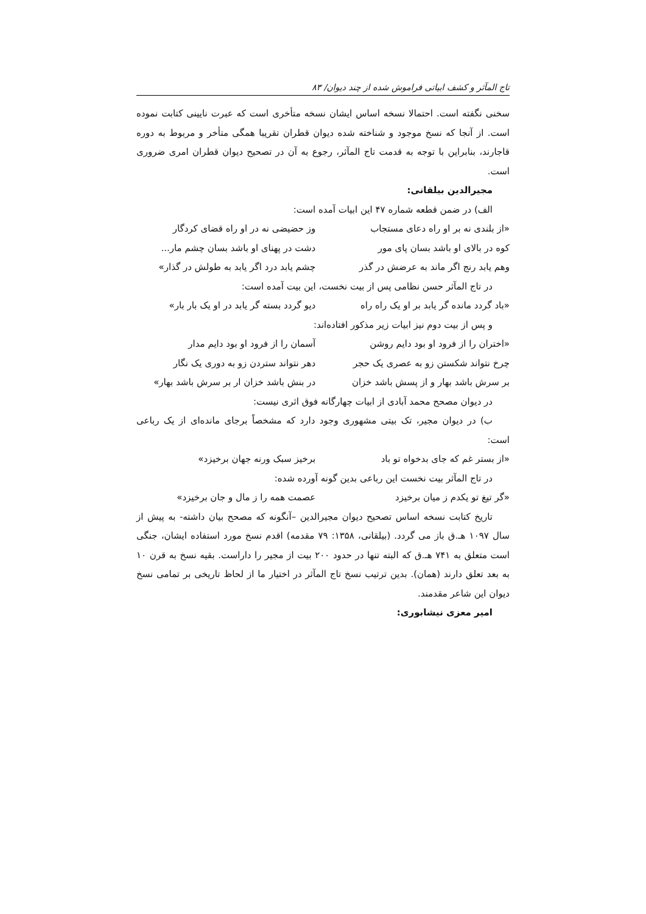تاج المآثر و کشف ابیاتی فراموش شده از چند دیوان/ ۸۳
سخنی نگفته است. احتمالا نسخه اساس ایشان نسخه متأخری است که عبرت نایینی کتابت نموده است. از آنجا که نسخ موجود و شناخته شده دیوان قطران تقریبا همگی متأخر و مربوط به دوره قاجارند، بنابراین با توجه به قدمت تاج المآثر، رجوع به آن در تصحیح دیوان قطران امری ضروری است.
مجیرالدین بیلقانی:
الف) در ضمن قطعه شماره ۴۷ این ابیات آمده است:
«از بلندی نه بر او راه دعای مستجاب وز حضیضی نه در او راه قضای کردگار
کوه در بالای او باشد بسان پای مور دشت در پهنای او باشد بسان چشم مار...
وهم یابد رنج اگر ماند به عرضش در گذر چشم یابد درد اگر یابد به طولش در گذار»
در تاج المآثر حسن نظامی پس از بیت نخست، این بیت آمده است:
«باد گردد مانده گر یابد بر او یک راه راه دیو گردد بسته گر یابد در او یک بار بار»
و پس از بیت دوم نیز ابیات زیر مذکور افتاده‌اند:
«اختران را از فرود او بود دایم روشن آسمان را از فرود او بود دایم مدار
چرخ نتواند شکستن زو به عصری یک حجر دهر نتواند ستردن زو به دوری یک نگار
بر سرش باشد بهار و از پسش باشد خزان در بنش باشد خزان ار بر سرش باشد بهار»
در دیوان مصحح محمد آبادی از ابیات چهارگانه فوق اثری نیست:
ب) در دیوان مجیر، تک بیتی مشهوری وجود دارد که مشخصاً برجای مانده‌ای از یک رباعی است:
«از بستر غم که جای بدخواه تو باد برخیز سبک ورنه جهان برخیزد»
در تاج المآثر بیت نخست این رباعی بدین گونه آورده شده:
«گر تیغ تو یکدم ز میان برخیزد عصمت همه را ز مال و جان برخیزد»
تاریخ کتابت نسخه اساس تصحیح دیوان مجیرالدین –آنگونه که مصحح بیان داشته- به پیش از سال ۱۰۹۷ هـ.ق باز می گردد. (بیلقانی، ۱۳۵۸: ۷۹ مقدمه) اقدم نسخ مورد استفاده ایشان، جنگی است متعلق به ۷۴۱ هـ.ق که البته تنها در حدود ۲۰۰ بیت از مجیر را داراست. بقیه نسخ به قرن ۱۰ به بعد تعلق دارند (همان). بدین ترتیب نسخ تاج المآثر در اختیار ما از لحاظ تاریخی بر تمامی نسخ دیوان این شاعر مقدمند.
امیر معزی نیشابوری: